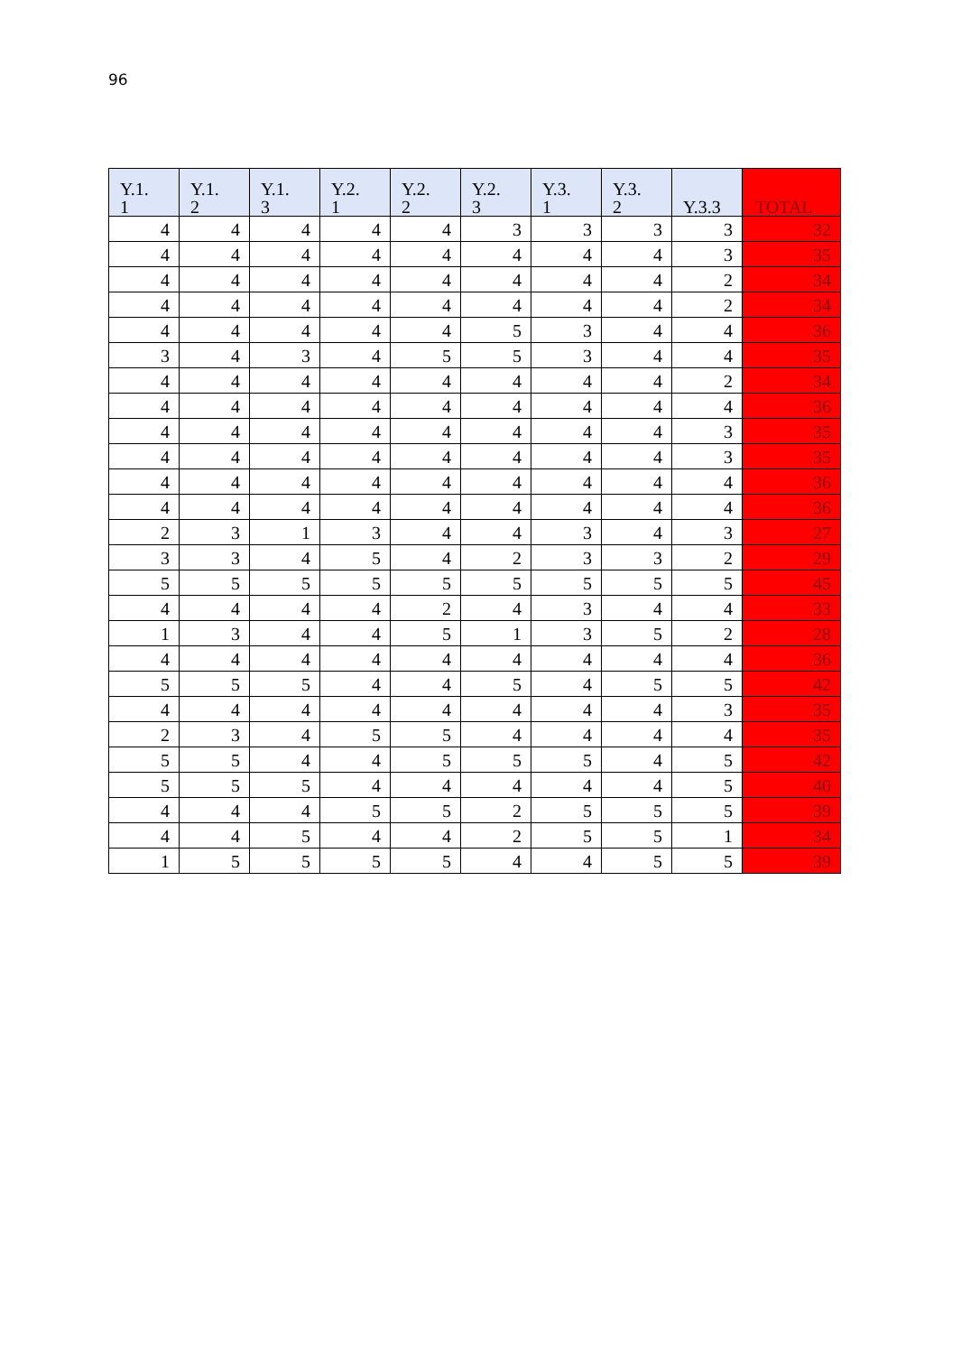96
| Y.1. 1 | Y.1. 2 | Y.1. 3 | Y.2. 1 | Y.2. 2 | Y.2. 3 | Y.3. 1 | Y.3. 2 | Y.3.3 | TOTAL |
| --- | --- | --- | --- | --- | --- | --- | --- | --- | --- |
| 4 | 4 | 4 | 4 | 4 | 3 | 3 | 3 | 3 | 32 |
| 4 | 4 | 4 | 4 | 4 | 4 | 4 | 4 | 3 | 35 |
| 4 | 4 | 4 | 4 | 4 | 4 | 4 | 4 | 2 | 34 |
| 4 | 4 | 4 | 4 | 4 | 4 | 4 | 4 | 2 | 34 |
| 4 | 4 | 4 | 4 | 4 | 5 | 3 | 4 | 4 | 36 |
| 3 | 4 | 3 | 4 | 5 | 5 | 3 | 4 | 4 | 35 |
| 4 | 4 | 4 | 4 | 4 | 4 | 4 | 4 | 2 | 34 |
| 4 | 4 | 4 | 4 | 4 | 4 | 4 | 4 | 4 | 36 |
| 4 | 4 | 4 | 4 | 4 | 4 | 4 | 4 | 3 | 35 |
| 4 | 4 | 4 | 4 | 4 | 4 | 4 | 4 | 3 | 35 |
| 4 | 4 | 4 | 4 | 4 | 4 | 4 | 4 | 4 | 36 |
| 4 | 4 | 4 | 4 | 4 | 4 | 4 | 4 | 4 | 36 |
| 2 | 3 | 1 | 3 | 4 | 4 | 3 | 4 | 3 | 27 |
| 3 | 3 | 4 | 5 | 4 | 2 | 3 | 3 | 2 | 29 |
| 5 | 5 | 5 | 5 | 5 | 5 | 5 | 5 | 5 | 45 |
| 4 | 4 | 4 | 4 | 2 | 4 | 3 | 4 | 4 | 33 |
| 1 | 3 | 4 | 4 | 5 | 1 | 3 | 5 | 2 | 28 |
| 4 | 4 | 4 | 4 | 4 | 4 | 4 | 4 | 4 | 36 |
| 5 | 5 | 5 | 4 | 4 | 5 | 4 | 5 | 5 | 42 |
| 4 | 4 | 4 | 4 | 4 | 4 | 4 | 4 | 3 | 35 |
| 2 | 3 | 4 | 5 | 5 | 4 | 4 | 4 | 4 | 35 |
| 5 | 5 | 4 | 4 | 5 | 5 | 5 | 4 | 5 | 42 |
| 5 | 5 | 5 | 4 | 4 | 4 | 4 | 4 | 5 | 40 |
| 4 | 4 | 4 | 5 | 5 | 2 | 5 | 5 | 5 | 39 |
| 4 | 4 | 5 | 4 | 4 | 2 | 5 | 5 | 1 | 34 |
| 1 | 5 | 5 | 5 | 5 | 4 | 4 | 5 | 5 | 39 |